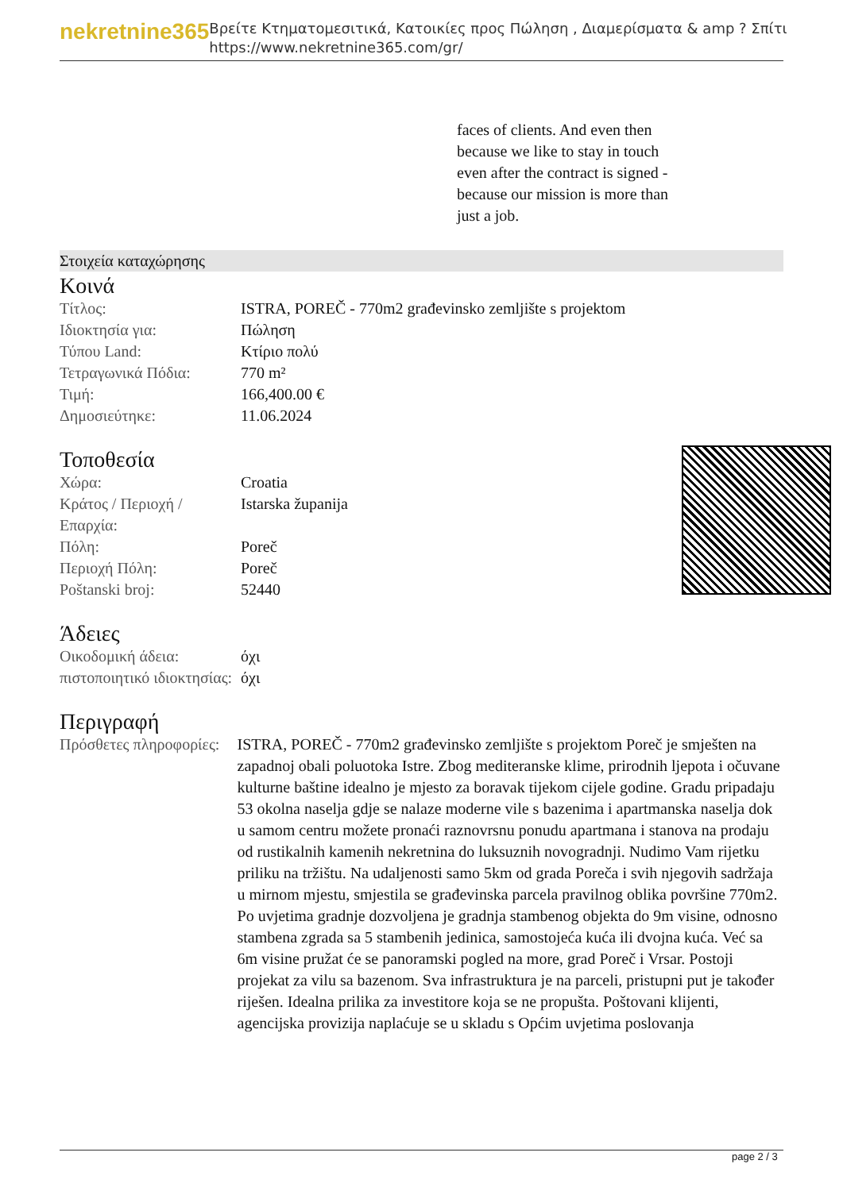nekretnine365
Βρείτε Κτηματομεσιτικά, Κατοικίες προς Πώληση , Διαμερίσματα & amp ? Σπίτι
https://www.nekretnine365.com/gr/
faces of clients. And even then because we like to stay in touch even after the contract is signed - because our mission is more than just a job.
Στοιχεία καταχώρησης
Κοινά
| Τίτλος: | ISTRA, POREČ - 770m2 građevinsko zemljište s projektom |
| Ιδιοκτησία για: | Πώληση |
| Τύπου Land: | Κτίριο πολύ |
| Τετραγωνικά Πόδια: | 770 m² |
| Τιμή: | 166,400.00 € |
| Δημοσιεύτηκε: | 11.06.2024 |
Τοποθεσία
| Χώρα: | Croatia |
| Κράτος / Περιοχή / Επαρχία: | Istarska županija |
| Πόλη: | Poreč |
| Περιοχή Πόλη: | Poreč |
| Poštanski broj: | 52440 |
Άδειες
| Οικοδομική άδεια: | όχι |
| πιστοποιητικό ιδιοκτησίας: | όχι |
Περιγραφή
| Πρόσθετες πληροφορίες: | ISTRA, POREČ - 770m2 građevinsko zemljište s projektom Poreč je smješten na zapadnoj obali poluotoka Istre. Zbog mediteranske klime, prirodnih ljepota i očuvane kulturne baštine idealno je mjesto za boravak tijekom cijele godine. Gradu pripadaju 53 okolna naselja gdje se nalaze moderne vile s bazenima i apartmanska naselja dok u samom centru možete pronaći raznovrsnu ponudu apartmana i stanova na prodaju od rustikalnih kamenih nekretnina do luksuznih novogradnji. Nudimo Vam rijetku priliku na tržištu. Na udaljenosti samo 5km od grada Poreča i svih njegovih sadržaja u mirnom mjestu, smjestila se građevinska parcela pravilnog oblika površine 770m2. Po uvjetima gradnje dozvoljena je gradnja stambenog objekta do 9m visine, odnosno stambena zgrada sa 5 stambenih jedinica, samostojeća kuća ili dvojna kuća. Već sa 6m visine pružat će se panoramski pogled na more, grad Poreč i Vrsar. Postoji projekat za vilu sa bazenom. Sva infrastruktura je na parceli, pristupni put je također riješen. Idealna prilika za investitore koja se ne propušta. Poštovani klijenti, agencijska provizija naplaćuje se u skladu s Općim uvjetima poslovanja |
page 2 / 3